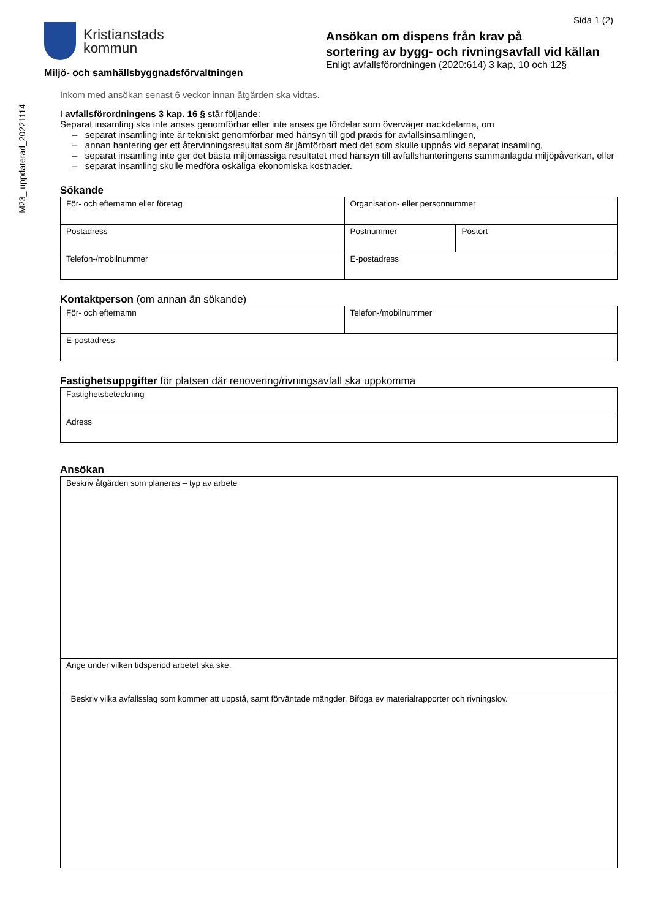M23_ uppdaterad_20221114
Kristianstads
kommun
Miljö- och samhällsbyggnadsförvaltningen
Sida 1 (2)
Ansökan om dispens från krav på
sortering av bygg- och rivningsavfall vid källan
Enligt avfallsförordningen (2020:614) 3 kap, 10 och 12§
Inkom med ansökan senast 6 veckor innan åtgärden ska vidtas.
I avfallsförordningens 3 kap. 16 § står följande:
Separat insamling ska inte anses genomförbar eller inte anses ge fördelar som överväger nackdelarna, om
– separat insamling inte är tekniskt genomförbar med hänsyn till god praxis för avfallsinsamlingen,
– annan hantering ger ett återvinningsresultat som är jämförbart med det som skulle uppnås vid separat insamling,
– separat insamling inte ger det bästa miljömässiga resultatet med hänsyn till avfallshanteringens sammanlagda miljöpåverkan, eller
– separat insamling skulle medföra oskäliga ekonomiska kostnader.
Sökande
| För- och efternamn eller företag | Organisation- eller personnummer | |
| Postadress | Postnummer | Postort |
| Telefon-/mobilnummer | E-postadress | |
Kontaktperson (om annan än sökande)
| För- och efternamn | Telefon-/mobilnummer |
| E-postadress | |
Fastighetsuppgifter för platsen där renovering/rivningsavfall ska uppkomma
| Fastighetsbeteckning |
| Adress |
Ansökan
| Beskriv åtgärden som planeras – typ av arbete |
| Ange under vilken tidsperiod arbetet ska ske. |
| Beskriv vilka avfallsslag som kommer att uppstå, samt förväntade mängder. Bifoga ev materialrapporter och rivningslov. |